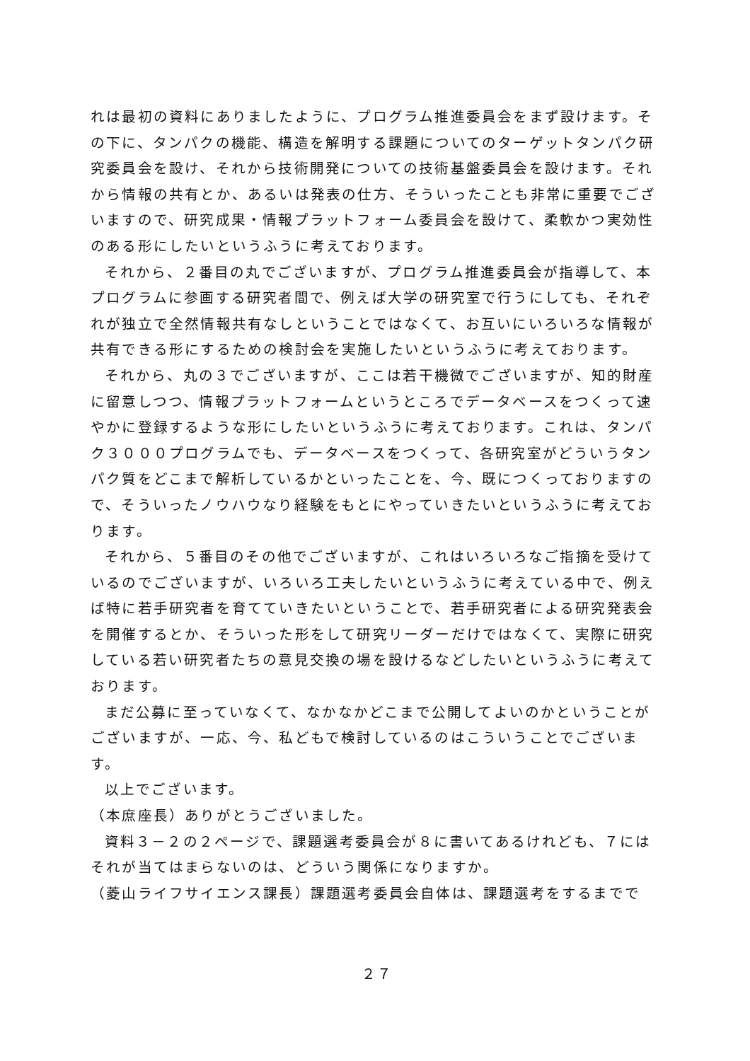れは最初の資料にありましたように、プログラム推進委員会をまず設けます。その下に、タンパクの機能、構造を解明する課題についてのターゲットタンパク研究委員会を設け、それから技術開発についての技術基盤委員会を設けます。それから情報の共有とか、あるいは発表の仕方、そういったことも非常に重要でございますので、研究成果・情報プラットフォーム委員会を設けて、柔軟かつ実効性のある形にしたいというふうに考えております。
それから、２番目の丸でございますが、プログラム推進委員会が指導して、本プログラムに参画する研究者間で、例えば大学の研究室で行うにしても、それぞれが独立で全然情報共有なしということではなくて、お互いにいろいろな情報が共有できる形にするための検討会を実施したいというふうに考えております。
それから、丸の３でございますが、ここは若干機微でございますが、知的財産に留意しつつ、情報プラットフォームというところでデータベースをつくって速やかに登録するような形にしたいというふうに考えております。これは、タンパク３０００プログラムでも、データベースをつくって、各研究室がどういうタンパク質をどこまで解析しているかといったことを、今、既につくっておりますので、そういったノウハウなり経験をもとにやっていきたいというふうに考えております。
それから、５番目のその他でございますが、これはいろいろなご指摘を受けているのでございますが、いろいろ工夫したいというふうに考えている中で、例えば特に若手研究者を育てていきたいということで、若手研究者による研究発表会を開催するとか、そういった形をして研究リーダーだけではなくて、実際に研究している若い研究者たちの意見交換の場を設けるなどしたいというふうに考えております。
まだ公募に至っていなくて、なかなかどこまで公開してよいのかということがございますが、一応、今、私どもで検討しているのはこういうことでございます。
以上でございます。
（本庶座長）ありがとうございました。
資料３－２の２ページで、課題選考委員会が８に書いてあるけれども、７にはそれが当てはまらないのは、どういう関係になりますか。
（菱山ライフサイエンス課長）課題選考委員会自体は、課題選考をするまでで
２７